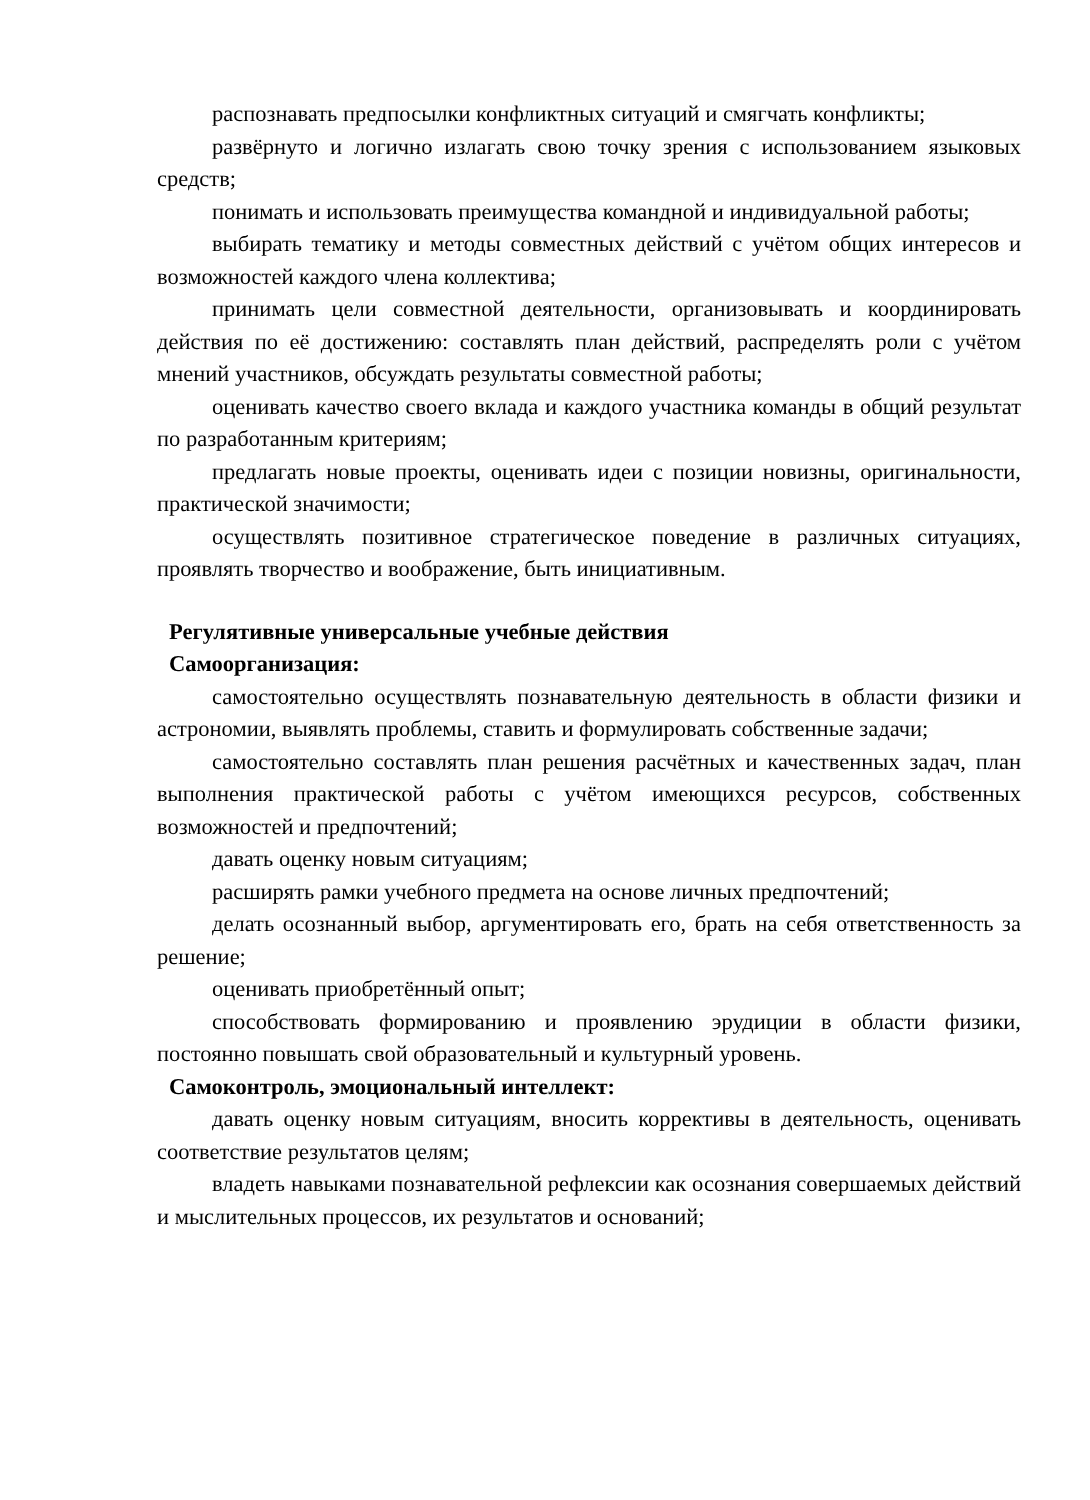распознавать предпосылки конфликтных ситуаций и смягчать конфликты;
развёрнуто и логично излагать свою точку зрения с использованием языковых средств;
понимать и использовать преимущества командной и индивидуальной работы;
выбирать тематику и методы совместных действий с учётом общих интересов и возможностей каждого члена коллектива;
принимать цели совместной деятельности, организовывать и координировать действия по её достижению: составлять план действий, распределять роли с учётом мнений участников, обсуждать результаты совместной работы;
оценивать качество своего вклада и каждого участника команды в общий результат по разработанным критериям;
предлагать новые проекты, оценивать идеи с позиции новизны, оригинальности, практической значимости;
осуществлять позитивное стратегическое поведение в различных ситуациях, проявлять творчество и воображение, быть инициативным.
Регулятивные универсальные учебные действия
Самоорганизация:
самостоятельно осуществлять познавательную деятельность в области физики и астрономии, выявлять проблемы, ставить и формулировать собственные задачи;
самостоятельно составлять план решения расчётных и качественных задач, план выполнения практической работы с учётом имеющихся ресурсов, собственных возможностей и предпочтений;
давать оценку новым ситуациям;
расширять рамки учебного предмета на основе личных предпочтений;
делать осознанный выбор, аргументировать его, брать на себя ответственность за решение;
оценивать приобретённый опыт;
способствовать формированию и проявлению эрудиции в области физики, постоянно повышать свой образовательный и культурный уровень.
Самоконтроль, эмоциональный интеллект:
давать оценку новым ситуациям, вносить коррективы в деятельность, оценивать соответствие результатов целям;
владеть навыками познавательной рефлексии как осознания совершаемых действий и мыслительных процессов, их результатов и оснований;